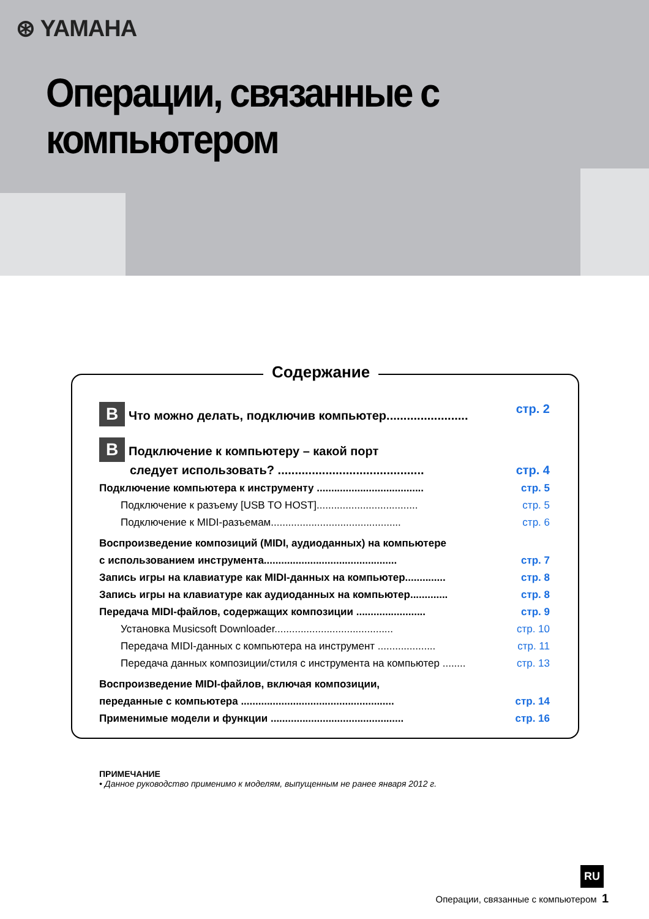⊛ YAMAHA
Операции, связанные с компьютером
Содержание
B Что можно делать, подключив компьютер........................ стр. 2
B Подключение к компьютеру – какой порт
следует использовать? ........................................... стр. 4
Подключение компьютера к инструменту ..................................... стр. 5
Подключение к разъему [USB TO HOST]................................... стр. 5
Подключение к MIDI-разъемам............................................. стр. 6
Воспроизведение композиций (MIDI, аудиоданных) на компьютере
с использованием инструмента.............................................. стр. 7
Запись игры на клавиатуре как MIDI-данных на компьютер.............. стр. 8
Запись игры на клавиатуре как аудиоданных на компьютер............. стр. 8
Передача MIDI-файлов, содержащих композиции ........................ стр. 9
Установка Musicsoft Downloader......................................... стр. 10
Передача MIDI-данных с компьютера на инструмент .................... стр. 11
Передача данных композиции/стиля с инструмента на компьютер ........ стр. 13
Воспроизведение MIDI-файлов, включая композиции,
переданные с компьютера ..................................................... стр. 14
Применимые модели и функции .............................................. стр. 16
ПРИМЕЧАНИЕ
• Данное руководство применимо к моделям, выпущенным не ранее января 2012 г.
RU
Операции, связанные с компьютером 1